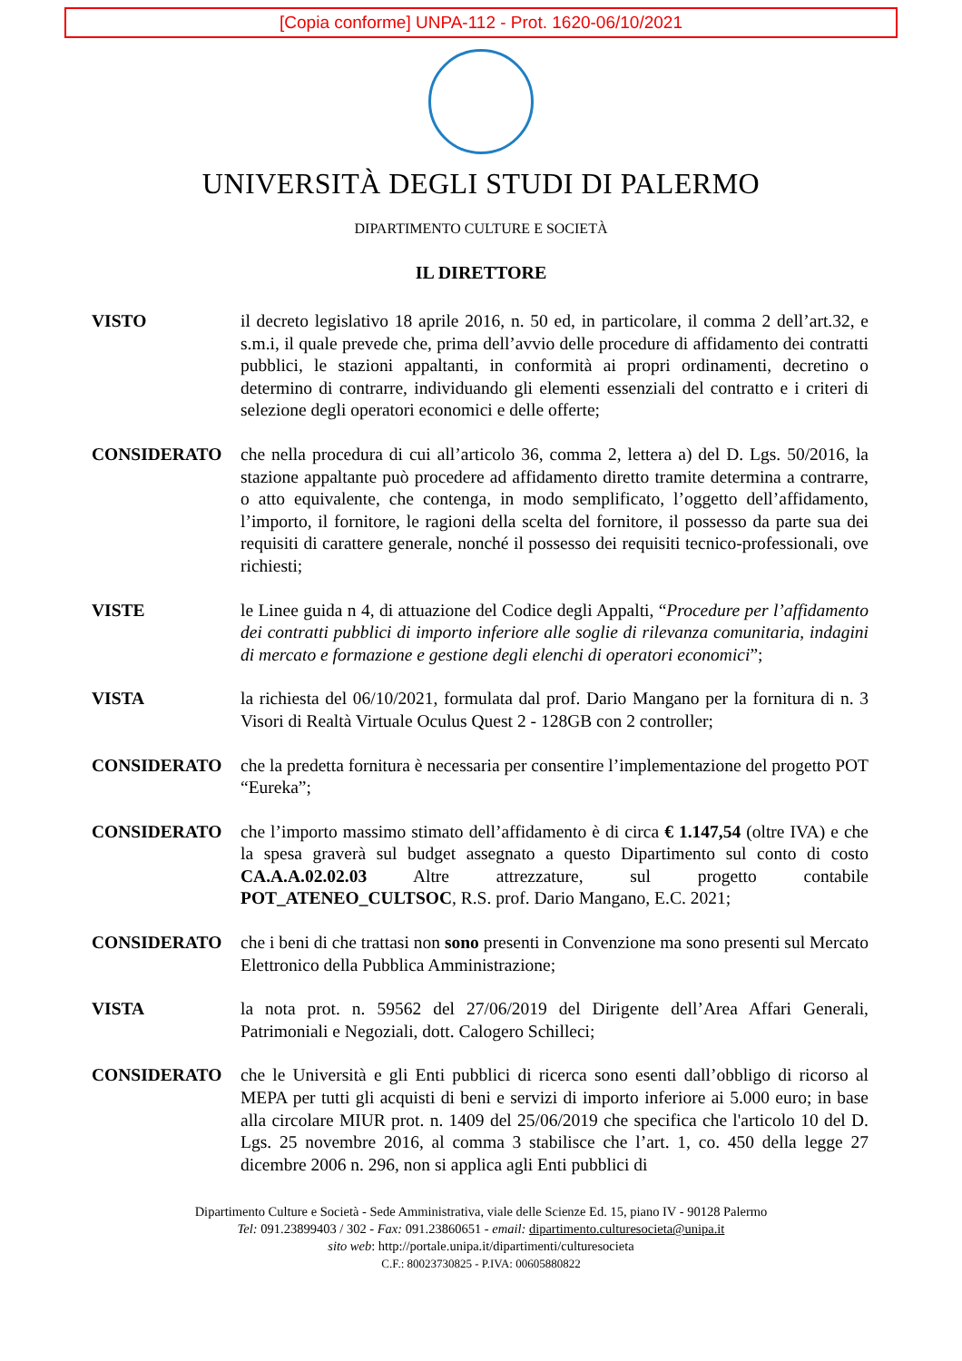[Copia conforme] UNPA-112 - Prot. 1620-06/10/2021
UNIVERSITÀ DEGLI STUDI DI PALERMO
DIPARTIMENTO CULTURE E SOCIETÀ
IL DIRETTORE
VISTO il decreto legislativo 18 aprile 2016, n. 50 ed, in particolare, il comma 2 dell’art.32, e s.m.i, il quale prevede che, prima dell’avvio delle procedure di affidamento dei contratti pubblici, le stazioni appaltanti, in conformità ai propri ordinamenti, decretino o determino di contrarre, individuando gli elementi essenziali del contratto e i criteri di selezione degli operatori economici e delle offerte;
CONSIDERATO che nella procedura di cui all’articolo 36, comma 2, lettera a) del D. Lgs. 50/2016, la stazione appaltante può procedere ad affidamento diretto tramite determina a contrarre, o atto equivalente, che contenga, in modo semplificato, l’oggetto dell’affidamento, l’importo, il fornitore, le ragioni della scelta del fornitore, il possesso da parte sua dei requisiti di carattere generale, nonché il possesso dei requisiti tecnico-professionali, ove richiesti;
VISTE le Linee guida n 4, di attuazione del Codice degli Appalti, “Procedure per l’affidamento dei contratti pubblici di importo inferiore alle soglie di rilevanza comunitaria, indagini di mercato e formazione e gestione degli elenchi di operatori economici”;
VISTA la richiesta del 06/10/2021, formulata dal prof. Dario Mangano per la fornitura di n. 3 Visori di Realtà Virtuale Oculus Quest 2 - 128GB con 2 controller;
CONSIDERATO che la predetta fornitura è necessaria per consentire l’implementazione del progetto POT “Eureka”;
CONSIDERATO che l’importo massimo stimato dell’affidamento è di circa € 1.147,54 (oltre IVA) e che la spesa graverà sul budget assegnato a questo Dipartimento sul conto di costo CA.A.A.02.02.03 Altre attrezzature, sul progetto contabile POT_ATENEO_CULTSOC, R.S. prof. Dario Mangano, E.C. 2021;
CONSIDERATO che i beni di che trattasi non sono presenti in Convenzione ma sono presenti sul Mercato Elettronico della Pubblica Amministrazione;
VISTA la nota prot. n. 59562 del 27/06/2019 del Dirigente dell’Area Affari Generali, Patrimoniali e Negoziali, dott. Calogero Schilleci;
CONSIDERATO che le Università e gli Enti pubblici di ricerca sono esenti dall’obbligo di ricorso al MEPA per tutti gli acquisti di beni e servizi di importo inferiore ai 5.000 euro; in base alla circolare MIUR prot. n. 1409 del 25/06/2019 che specifica che l'articolo 10 del D. Lgs. 25 novembre 2016, al comma 3 stabilisce che l’art. 1, co. 450 della legge 27 dicembre 2006 n. 296, non si applica agli Enti pubblici di
Dipartimento Culture e Società - Sede Amministrativa, viale delle Scienze Ed. 15, piano IV - 90128 Palermo
Tel: 091.23899403 / 302 - Fax: 091.23860651 - email: dipartimento.culturesocieta@unipa.it
sito web: http://portale.unipa.it/dipartimenti/culturesocieta
C.F.: 80023730825 - P.IVA: 00605880822